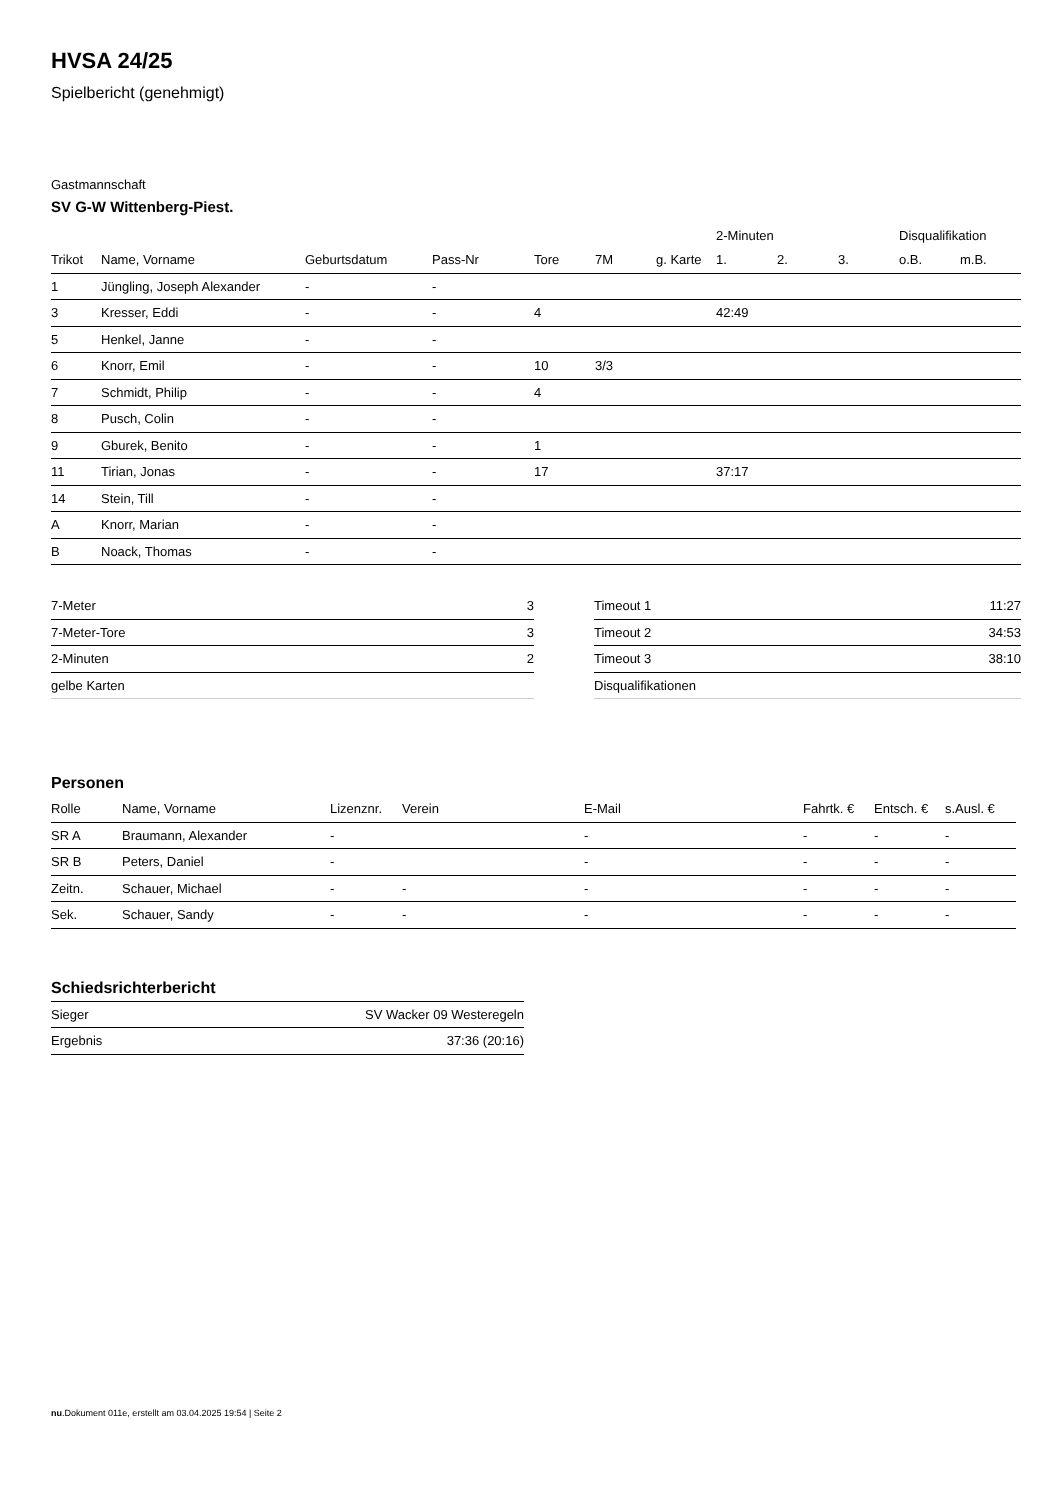HVSA 24/25
Spielbericht (genehmigt)
Gastmannschaft
SV G-W Wittenberg-Piest.
| | | | | | | | 2-Minuten | | | Disqualifikation | |
| --- | --- | --- | --- | --- | --- | --- | --- | --- | --- | --- | --- |
| Trikot | Name, Vorname | Geburtsdatum | Pass-Nr | Tore | 7M | g. Karte | 1. | 2. | 3. | o.B. | m.B. |
| 1 | Jüngling, Joseph Alexander | - | - | | | | | | | | |
| 3 | Kresser, Eddi | - | - | 4 | | | 42:49 | | | | |
| 5 | Henkel, Janne | - | - | | | | | | | | |
| 6 | Knorr, Emil | - | - | 10 | 3/3 | | | | | | |
| 7 | Schmidt, Philip | - | - | 4 | | | | | | | |
| 8 | Pusch, Colin | - | - | | | | | | | | |
| 9 | Gburek, Benito | - | - | 1 | | | | | | | |
| 11 | Tirian, Jonas | - | - | 17 | | | 37:17 | | | | |
| 14 | Stein, Till | - | - | | | | | | | | |
| A | Knorr, Marian | - | - | | | | | | | | |
| B | Noack, Thomas | - | - | | | | | | | | |
| 7-Meter | 3 |
| 7-Meter-Tore | 3 |
| 2-Minuten | 2 |
| gelbe Karten | |
| Timeout 1 | 11:27 |
| Timeout 2 | 34:53 |
| Timeout 3 | 38:10 |
| Disqualifikationen | |
Personen
| Rolle | Name, Vorname | Lizenznr. | Verein | E-Mail | Fahrtk. € | Entsch. € | s.Ausl. € |
| --- | --- | --- | --- | --- | --- | --- | --- |
| SR A | Braumann, Alexander | - | | - | - | - | - |
| SR B | Peters, Daniel | - | | - | - | - | - |
| Zeitn. | Schauer, Michael | - | - | - | - | - | - |
| Sek. | Schauer, Sandy | - | - | - | - | - | - |
Schiedsrichterbericht
| Sieger | SV Wacker 09 Westeregeln |
| Ergebnis | 37:36 (20:16) |
nu.Dokument 011e, erstellt am 03.04.2025 19:54 | Seite 2